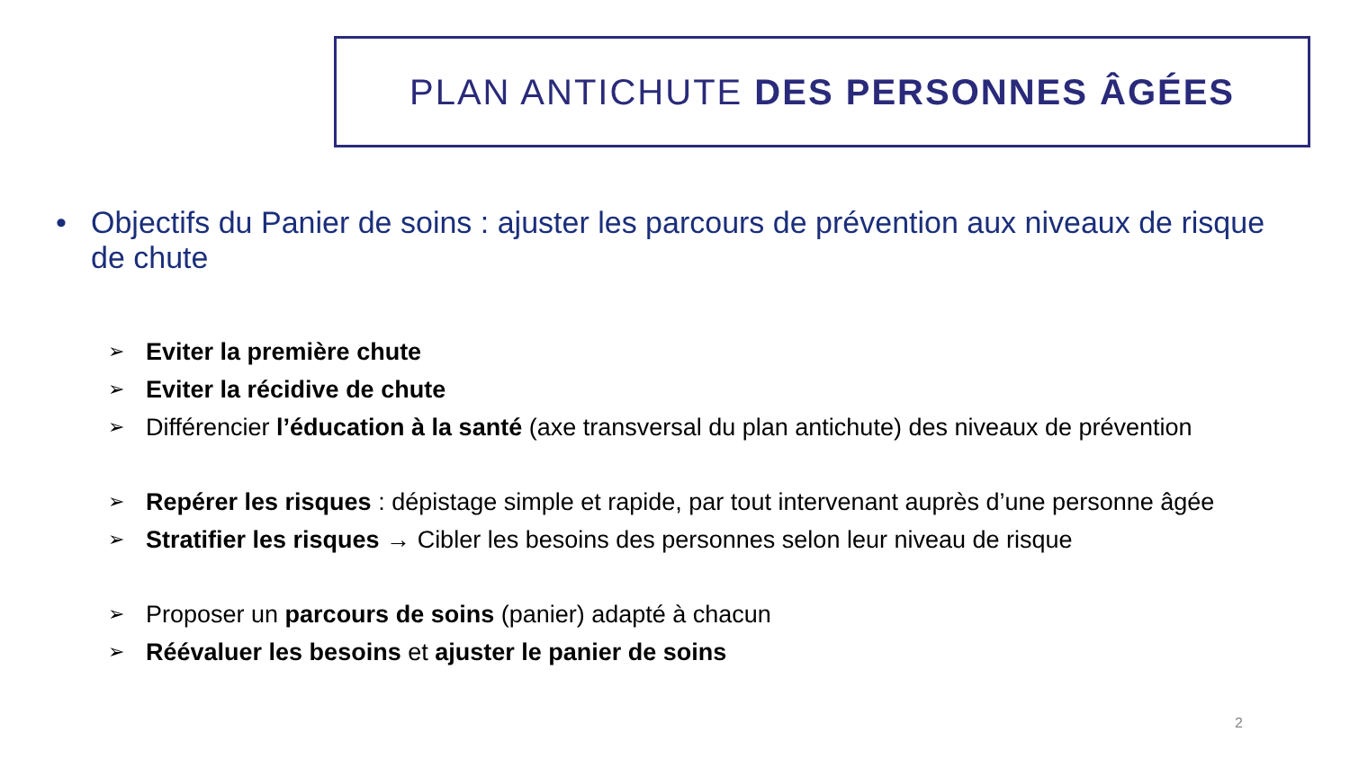PLAN ANTICHUTE DES PERSONNES ÂGÉES
• Objectifs du Panier de soins : ajuster les parcours de prévention aux niveaux de risque de chute
➢ Eviter la première chute
➢ Eviter la récidive de chute
➢ Différencier l’éducation à la santé (axe transversal du plan antichute) des niveaux de prévention
➢ Repérer les risques : dépistage simple et rapide, par tout intervenant auprès d’une personne âgée
➢ Stratifier les risques → Cibler les besoins des personnes selon leur niveau de risque
➢ Proposer un parcours de soins (panier) adapté à chacun
➢ Réévaluer les besoins et ajuster le panier de soins
2